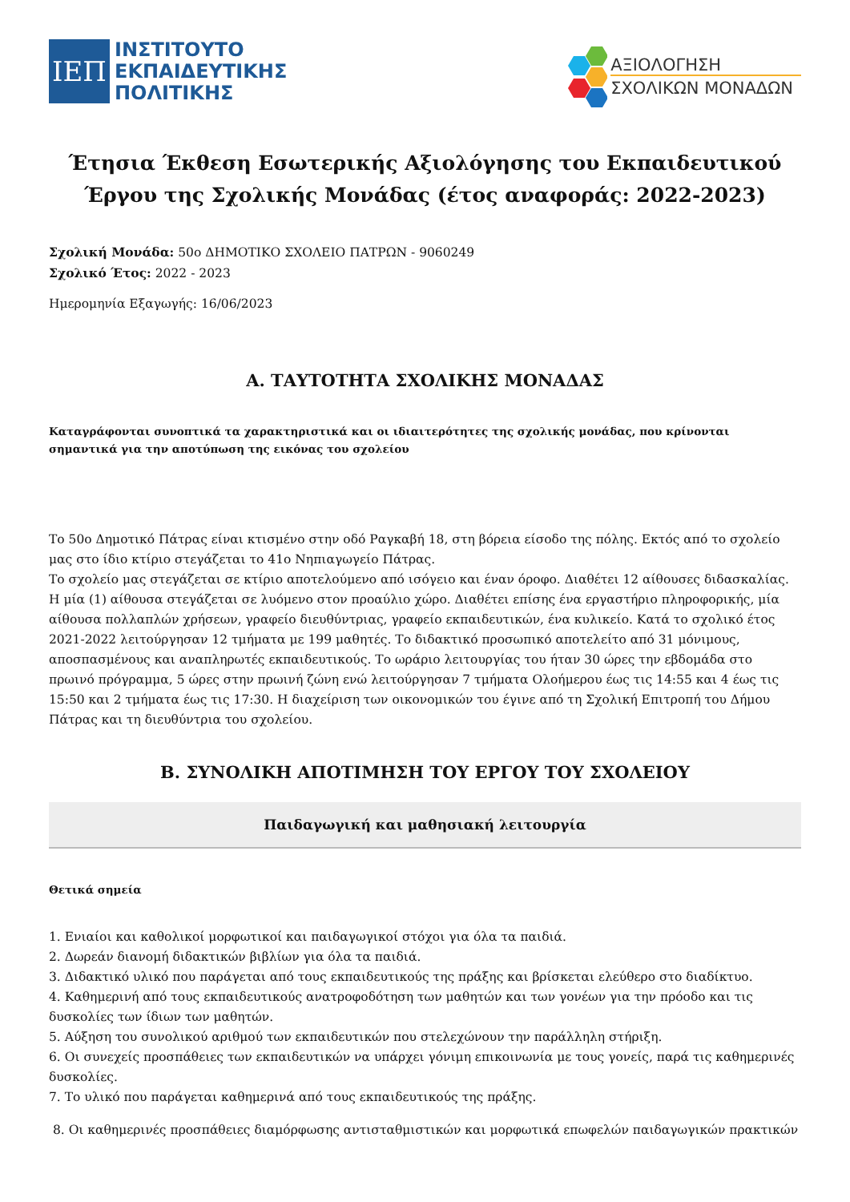ΙΕΠ
ΙΝΣΤΙΤΟΥΤΟ
ΕΚΠΑΙΔΕΥΤΙΚΗΣ
ΠΟΛΙΤΙΚΗΣ
ΑΞΙΟΛΟΓΗΣΗ
ΣΧΟΛΙΚΩΝ ΜΟΝΑΔΩΝ
Έτησια Έκθεση Εσωτερικής Αξιολόγησης του Εκπαιδευτικού Έργου της Σχολικής Μονάδας (έτος αναφοράς: 2022-2023)
Σχολική Μονάδα: 50ο ΔΗΜΟΤΙΚΟ ΣΧΟΛΕΙΟ ΠΑΤΡΩΝ - 9060249
Σχολικό Έτος: 2022 - 2023
Ημερομηνία Εξαγωγής: 16/06/2023
Α. ΤΑΥΤΟΤΗΤΑ ΣΧΟΛΙΚΗΣ ΜΟΝΑΔΑΣ
Καταγράφονται συνοπτικά τα χαρακτηριστικά και οι ιδιαιτερότητες της σχολικής μονάδας, που κρίνονται σημαντικά για την αποτύπωση της εικόνας του σχολείου
Το 50ο Δημοτικό Πάτρας είναι κτισμένο στην οδό Ραγκαβή 18, στη βόρεια είσοδο της πόλης. Εκτός από το σχολείο μας στο ίδιο κτίριο στεγάζεται το 41ο Νηπιαγωγείο Πάτρας.
Το σχολείο μας στεγάζεται σε κτίριο αποτελούμενο από ισόγειο και έναν όροφο. Διαθέτει 12 αίθουσες διδασκαλίας. Η μία (1) αίθουσα στεγάζεται σε λυόμενο στον προαύλιο χώρο. Διαθέτει επίσης ένα εργαστήριο πληροφορικής, μία αίθουσα πολλαπλών χρήσεων, γραφείο διευθύντριας, γραφείο εκπαιδευτικών, ένα κυλικείο. Κατά το σχολικό έτος 2021-2022 λειτούργησαν 12 τμήματα με 199 μαθητές. Το διδακτικό προσωπικό αποτελείτο από 31 μόνιμους, αποσπασμένους και αναπληρωτές εκπαιδευτικούς. Το ωράριο λειτουργίας του ήταν 30 ώρες την εβδομάδα στο πρωινό πρόγραμμα, 5 ώρες στην πρωινή ζώνη ενώ λειτούργησαν 7 τμήματα Ολοήμερου έως τις 14:55 και 4 έως τις 15:50 και 2 τμήματα έως τις 17:30. Η διαχείριση των οικονομικών του έγινε από τη Σχολική Επιτροπή του Δήμου Πάτρας και τη διευθύντρια του σχολείου.
Β. ΣΥΝΟΛΙΚΗ ΑΠΟΤΙΜΗΣΗ ΤΟΥ ΕΡΓΟΥ ΤΟΥ ΣΧΟΛΕΙΟΥ
Παιδαγωγική και μαθησιακή λειτουργία
Θετικά σημεία
1. Ενιαίοι και καθολικοί μορφωτικοί και παιδαγωγικοί στόχοι για όλα τα παιδιά.
2. Δωρεάν διανομή διδακτικών βιβλίων για όλα τα παιδιά.
3. Διδακτικό υλικό που παράγεται από τους εκπαιδευτικούς της πράξης και βρίσκεται ελεύθερο στο διαδίκτυο.
4. Καθημερινή από τους εκπαιδευτικούς ανατροφοδότηση των μαθητών και των γονέων για την πρόοδο και τις δυσκολίες των ίδιων των μαθητών.
5. Αύξηση του συνολικού αριθμού των εκπαιδευτικών που στελεχώνουν την παράλληλη στήριξη.
6. Οι συνεχείς προσπάθειες των εκπαιδευτικών να υπάρχει γόνιμη επικοινωνία με τους γονείς, παρά τις καθημερινές δυσκολίες.
7. Το υλικό που παράγεται καθημερινά από τους εκπαιδευτικούς της πράξης.
8. Οι καθημερινές προσπάθειες διαμόρφωσης αντισταθμιστικών και μορφωτικά επωφελών παιδαγωγικών πρακτικών